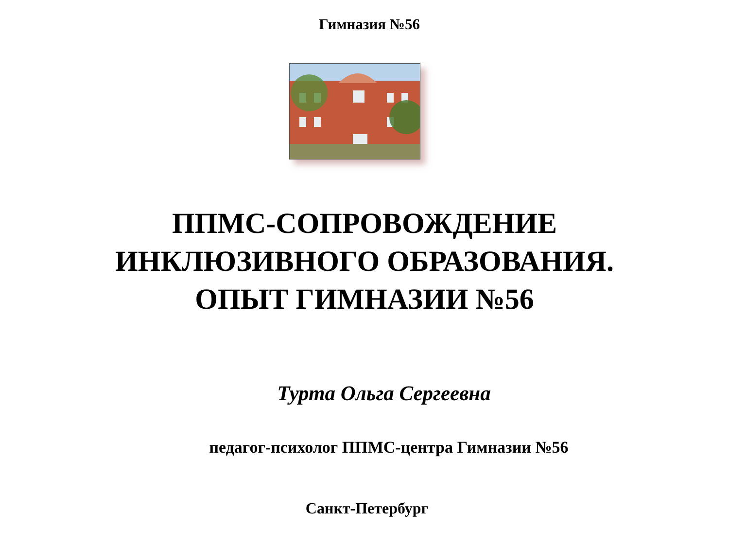Гимназия №56
ППМС-СОПРОВОЖДЕНИЕ
ИНКЛЮЗИВНОГО ОБРАЗОВАНИЯ.
ОПЫТ ГИМНАЗИИ №56
Турта Ольга Сергеевна
педагог-психолог ППМС-центра Гимназии №56
Санкт-Петербург